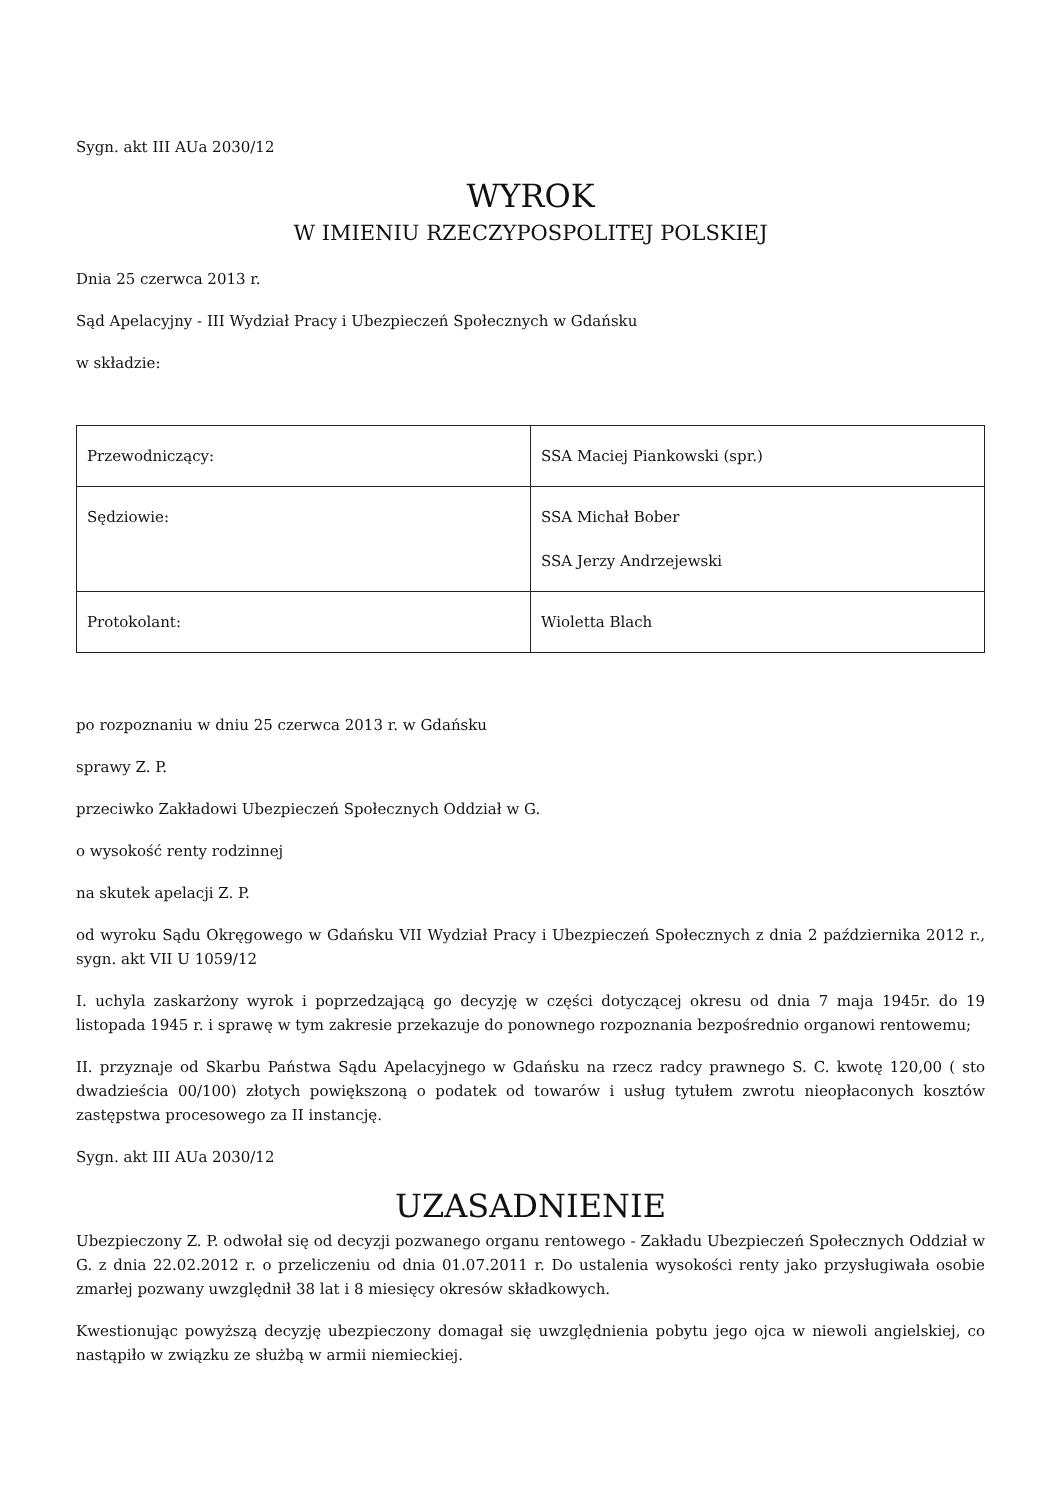Sygn. akt III AUa 2030/12
WYROK
W IMIENIU RZECZYPOSPOLITEJ POLSKIEJ
Dnia 25 czerwca 2013 r.
Sąd Apelacyjny - III Wydział Pracy i Ubezpieczeń Społecznych w Gdańsku
w składzie:
| Przewodniczący: | SSA Maciej Piankowski (spr.) |
| Sędziowie: | SSA Michał Bober SSA Jerzy Andrzejewski |
| Protokolant: | Wioletta Blach |
po rozpoznaniu w dniu 25 czerwca 2013 r. w Gdańsku
sprawy Z. P.
przeciwko Zakładowi Ubezpieczeń Społecznych Oddział w G.
o wysokość renty rodzinnej
na skutek apelacji Z. P.
od wyroku Sądu Okręgowego w Gdańsku VII Wydział Pracy i Ubezpieczeń Społecznych z dnia 2 października 2012 r., sygn. akt VII U 1059/12
I. uchyla zaskarżony wyrok i poprzedzającą go decyzję w części dotyczącej okresu od dnia 7 maja 1945r. do 19 listopada 1945 r. i sprawę w tym zakresie przekazuje do ponownego rozpoznania bezpośrednio organowi rentowemu;
II. przyznaje od Skarbu Państwa Sądu Apelacyjnego w Gdańsku na rzecz radcy prawnego S. C. kwotę 120,00 ( sto dwadzieścia 00/100) złotych powiększoną o podatek od towarów i usług tytułem zwrotu nieopłaconych kosztów zastępstwa procesowego za II instancję.
Sygn. akt III AUa 2030/12
UZASADNIENIE
Ubezpieczony Z. P. odwołał się od decyzji pozwanego organu rentowego - Zakładu Ubezpieczeń Społecznych Oddział w G. z dnia 22.02.2012 r. o przeliczeniu od dnia 01.07.2011 r. Do ustalenia wysokości renty jako przysługiwała osobie zmarłej pozwany uwzględnił 38 lat i 8 miesięcy okresów składkowych.
Kwestionując powyższą decyzję ubezpieczony domagał się uwzględnienia pobytu jego ojca w niewoli angielskiej, co nastąpiło w związku ze służbą w armii niemieckiej.